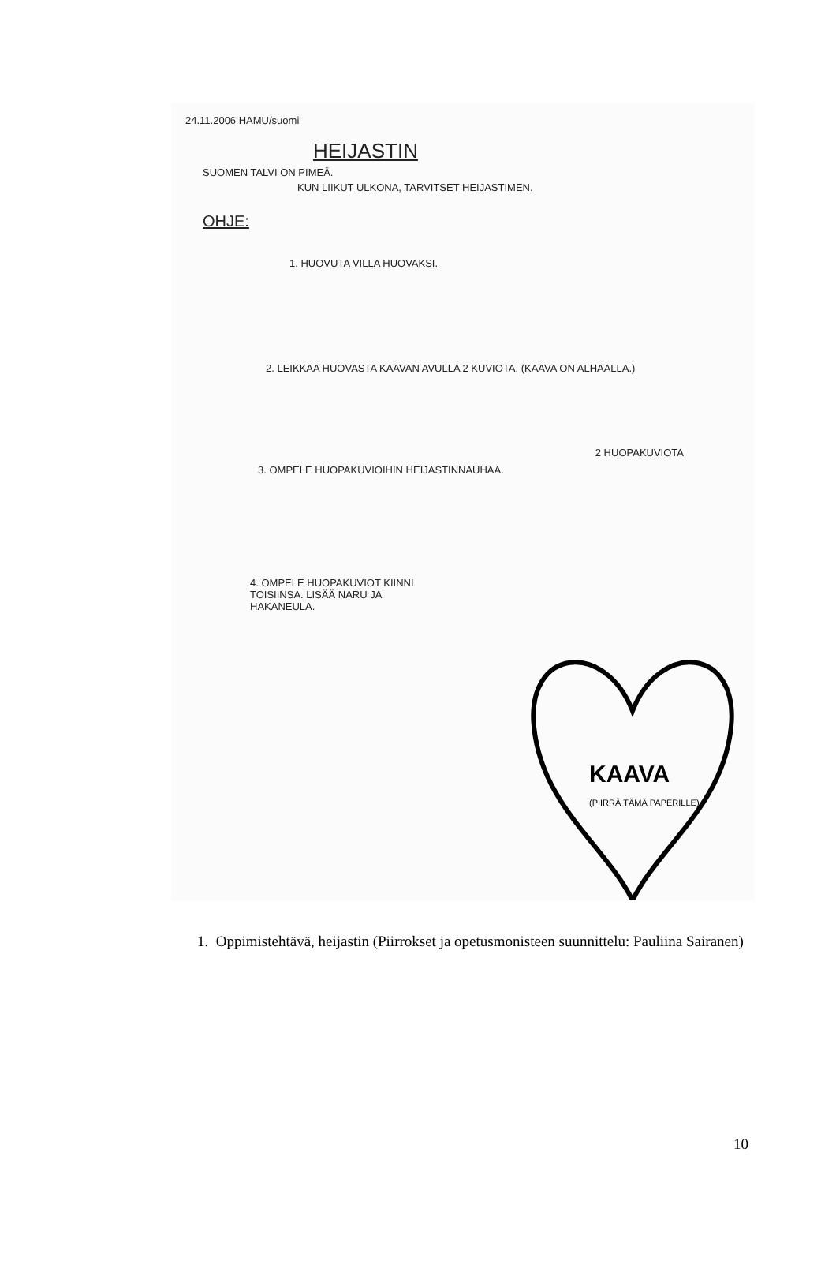24.11.2006 HAMU/suomi
HEIJASTIN
SUOMEN TALVI ON PIMEÄ.
KUN LIIKUT ULKONA, TARVITSET HEIJASTIMEN.
OHJE:
1. HUOVUTA VILLA HUOVAKSI.
2. LEIKKAA HUOVASTA KAAVAN AVULLA 2 KUVIOTA. (KAAVA ON ALHAALLA.)
2 HUOPAKUVIOTA
3. OMPELE HUOPAKUVIOIHIN HEIJASTINNAUHAA.
4. OMPELE HUOPAKUVIOT KIINNI TOISIINSA. LISÄÄ NARU JA HAKANEULA.
KAAVA
(PIIRRÄ TÄMÄ PAPERILLE)
1. Oppimistehtävä, heijastin (Piirrokset ja opetusmonisteen suunnittelu: Pauliina Sairanen)
10